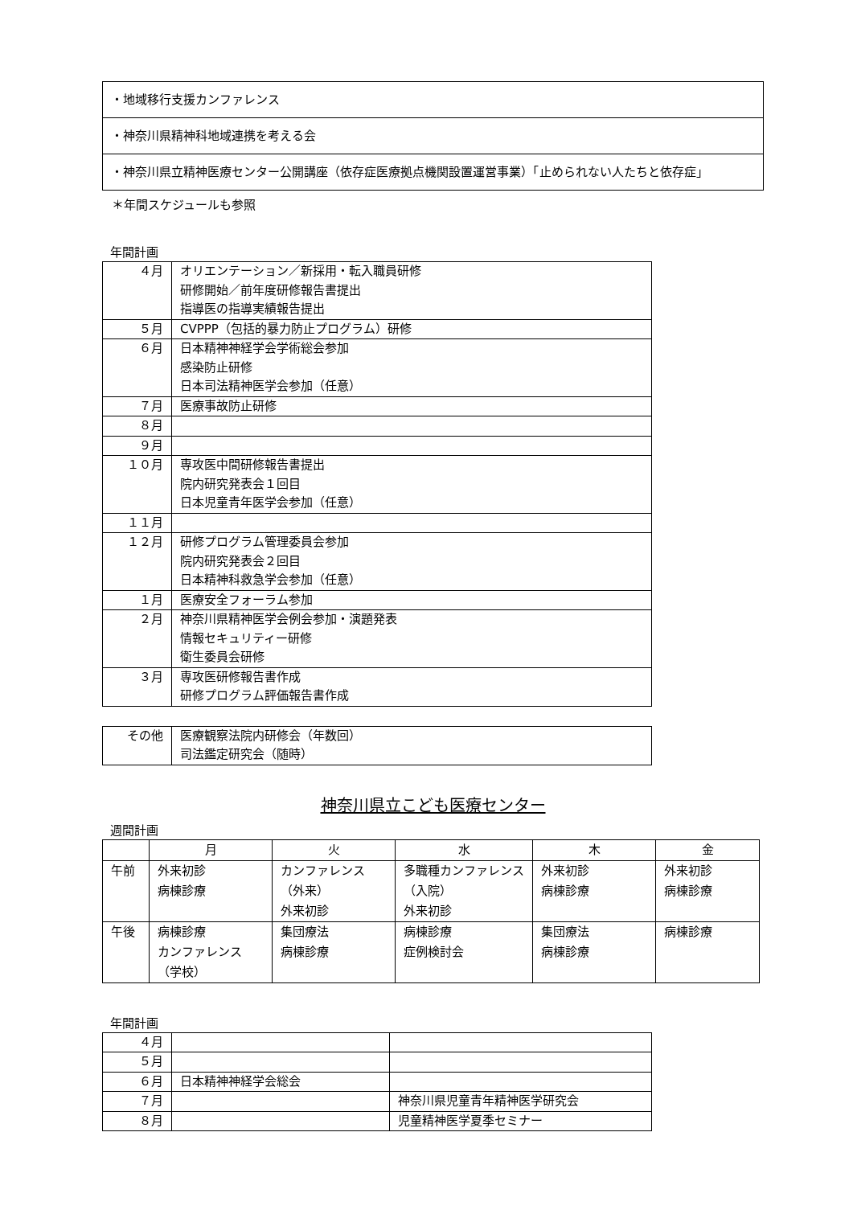| ・地域移行支援カンファレンス |
| ・神奈川県精神科地域連携を考える会 |
| ・神奈川県立精神医療センター公開講座（依存症医療拠点機関設置運営事業）「止められない人たちと依存症」 |
＊年間スケジュールも参照
年間計画
| ４月 | オリエンテーション／新採用・転入職員研修 研修開始／前年度研修報告書提出 指導医の指導実績報告提出 |
| ５月 | CVPPP（包括的暴力防止プログラム）研修 |
| ６月 | 日本精神神経学会学術総会参加 感染防止研修 日本司法精神医学会参加（任意） |
| ７月 | 医療事故防止研修 |
| ８月 | |
| ９月 | |
| １０月 | 専攻医中間研修報告書提出 院内研究発表会１回目 日本児童青年医学会参加（任意） |
| １１月 | |
| １２月 | 研修プログラム管理委員会参加 院内研究発表会２回目 日本精神科救急学会参加（任意） |
| １月 | 医療安全フォーラム参加 |
| ２月 | 神奈川県精神医学会例会参加・演題発表 情報セキュリティー研修 衛生委員会研修 |
| ３月 | 専攻医研修報告書作成 研修プログラム評価報告書作成 |
| その他 | 医療観察法院内研修会（年数回） 司法鑑定研究会（随時） |
神奈川県立こども医療センター
週間計画
| | 月 | 火 | 水 | 木 | 金 |
| --- | --- | --- | --- | --- | --- |
| 午前 | 外来初診 病棟診療 | カンファレンス（外来） 外来初診 | 多職種カンファレンス（入院） 外来初診 | 外来初診 病棟診療 | 外来初診 病棟診療 |
| 午後 | 病棟診療 カンファレンス（学校） | 集団療法 病棟診療 | 病棟診療 症例検討会 | 集団療法 病棟診療 | 病棟診療 |
年間計画
| ４月 | | |
| ５月 | | |
| ６月 | 日本精神神経学会総会 | |
| ７月 | | 神奈川県児童青年精神医学研究会 |
| ８月 | | 児童精神医学夏季セミナー |